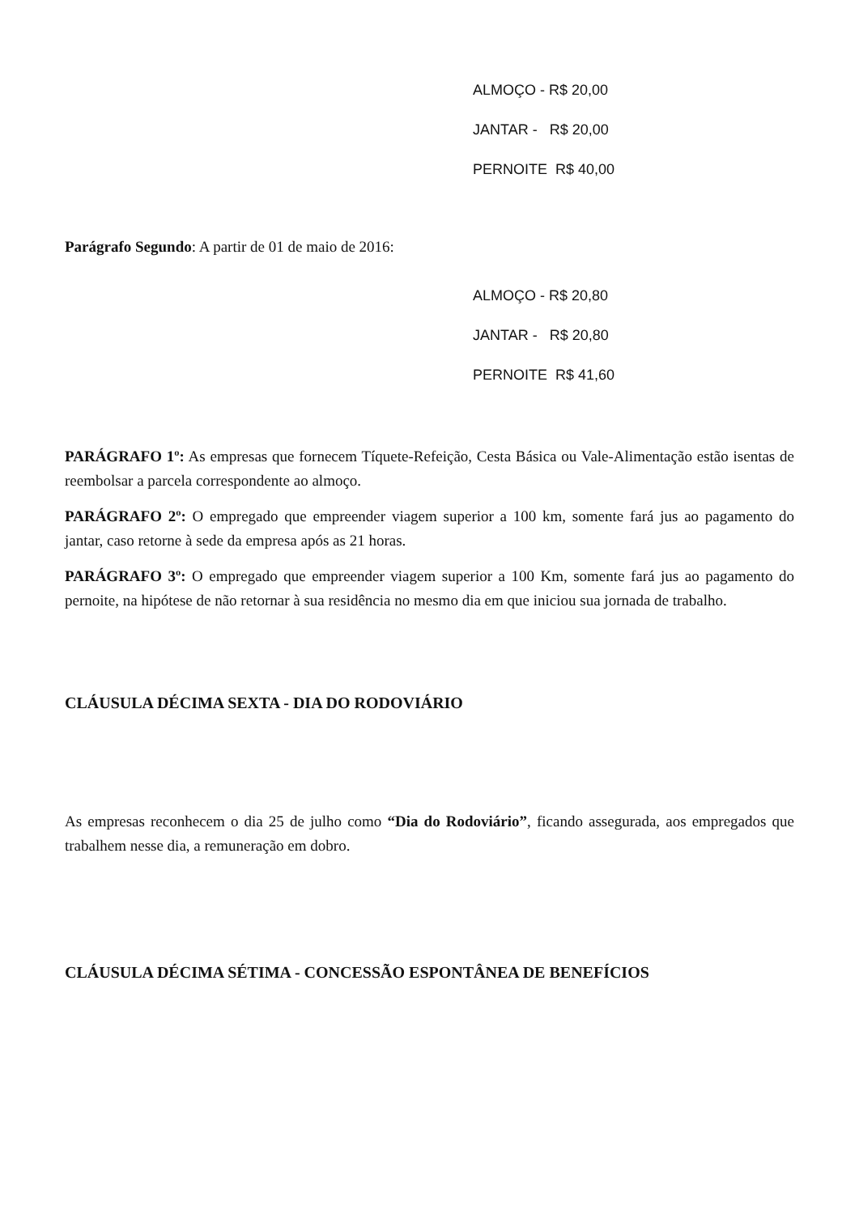ALMOÇO - R$ 20,00
JANTAR - R$ 20,00
PERNOITE R$ 40,00
Parágrafo Segundo: A partir de 01 de maio de 2016:
ALMOÇO - R$ 20,80
JANTAR - R$ 20,80
PERNOITE R$ 41,60
PARÁGRAFO 1º: As empresas que fornecem Tíquete-Refeição, Cesta Básica ou Vale-Alimentação estão isentas de reembolsar a parcela correspondente ao almoço.
PARÁGRAFO 2º: O empregado que empreender viagem superior a 100 km, somente fará jus ao pagamento do jantar, caso retorne à sede da empresa após as 21 horas.
PARÁGRAFO 3º: O empregado que empreender viagem superior a 100 Km, somente fará jus ao pagamento do pernoite, na hipótese de não retornar à sua residência no mesmo dia em que iniciou sua jornada de trabalho.
CLÁUSULA DÉCIMA SEXTA - DIA DO RODOVIÁRIO
As empresas reconhecem o dia 25 de julho como “Dia do Rodoviário”, ficando assegurada, aos empregados que trabalhem nesse dia, a remuneração em dobro.
CLÁUSULA DÉCIMA SÉTIMA - CONCESSÃO ESPONTÂNEA DE BENEFÍCIOS